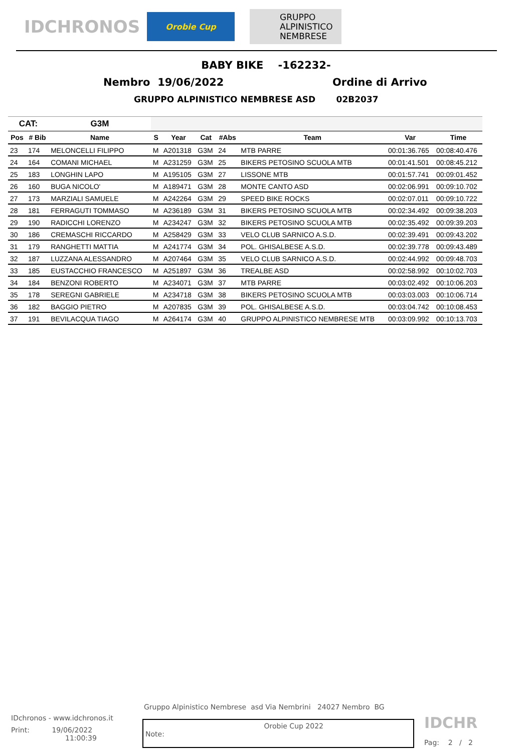IDCHRONOS
Orobie Cup
GRUPPO ALPINISTICO NEMBRESE
BABY BIKE -162232-
Nembro 19/06/2022 Ordine di Arrivo
GRUPPO ALPINISTICO NEMBRESE ASD 02B2037
| CAT: | | G3M | | | | | | | |
| --- | --- | --- | --- | --- | --- | --- | --- | --- | --- |
| Pos | # Bib | Name | S | Year | Cat | #Abs | Team | Var | Time |
| 23 | 174 | MELONCELLI FILIPPO | M | A201318 | G3M | 24 | MTB PARRE | 00:01:36.765 | 00:08:40.476 |
| 24 | 164 | COMANI MICHAEL | M | A231259 | G3M | 25 | BIKERS PETOSINO SCUOLA MTB | 00:01:41.501 | 00:08:45.212 |
| 25 | 183 | LONGHIN LAPO | M | A195105 | G3M | 27 | LISSONE MTB | 00:01:57.741 | 00:09:01.452 |
| 26 | 160 | BUGA NICOLO' | M | A189471 | G3M | 28 | MONTE CANTO ASD | 00:02:06.991 | 00:09:10.702 |
| 27 | 173 | MARZIALI SAMUELE | M | A242264 | G3M | 29 | SPEED BIKE ROCKS | 00:02:07.011 | 00:09:10.722 |
| 28 | 181 | FERRAGUTI TOMMASO | M | A236189 | G3M | 31 | BIKERS PETOSINO SCUOLA MTB | 00:02:34.492 | 00:09:38.203 |
| 29 | 190 | RADICCHI LORENZO | M | A234247 | G3M | 32 | BIKERS PETOSINO SCUOLA MTB | 00:02:35.492 | 00:09:39.203 |
| 30 | 186 | CREMASCHI RICCARDO | M | A258429 | G3M | 33 | VELO CLUB SARNICO A.S.D. | 00:02:39.491 | 00:09:43.202 |
| 31 | 179 | RANGHETTI MATTIA | M | A241774 | G3M | 34 | POL. GHISALBESE A.S.D. | 00:02:39.778 | 00:09:43.489 |
| 32 | 187 | LUZZANA ALESSANDRO | M | A207464 | G3M | 35 | VELO CLUB SARNICO A.S.D. | 00:02:44.992 | 00:09:48.703 |
| 33 | 185 | EUSTACCHIO FRANCESCO | M | A251897 | G3M | 36 | TREALBE ASD | 00:02:58.992 | 00:10:02.703 |
| 34 | 184 | BENZONI ROBERTO | M | A234071 | G3M | 37 | MTB PARRE | 00:03:02.492 | 00:10:06.203 |
| 35 | 178 | SEREGNI GABRIELE | M | A234718 | G3M | 38 | BIKERS PETOSINO SCUOLA MTB | 00:03:03.003 | 00:10:06.714 |
| 36 | 182 | BAGGIO PIETRO | M | A207835 | G3M | 39 | POL. GHISALBESE A.S.D. | 00:03:04.742 | 00:10:08.453 |
| 37 | 191 | BEVILACQUA TIAGO | M | A264174 | G3M | 40 | GRUPPO ALPINISTICO NEMBRESE MTB | 00:03:09.992 | 00:10:13.703 |
Gruppo Alpinistico Nembrese asd Via Nembrini 24027 Nembro BG
IDchronos - www.idchronos.it
Print: 19/06/2022
11:00:39
Note: Orobie Cup 2022
IDCHR
Pag: 2 / 2